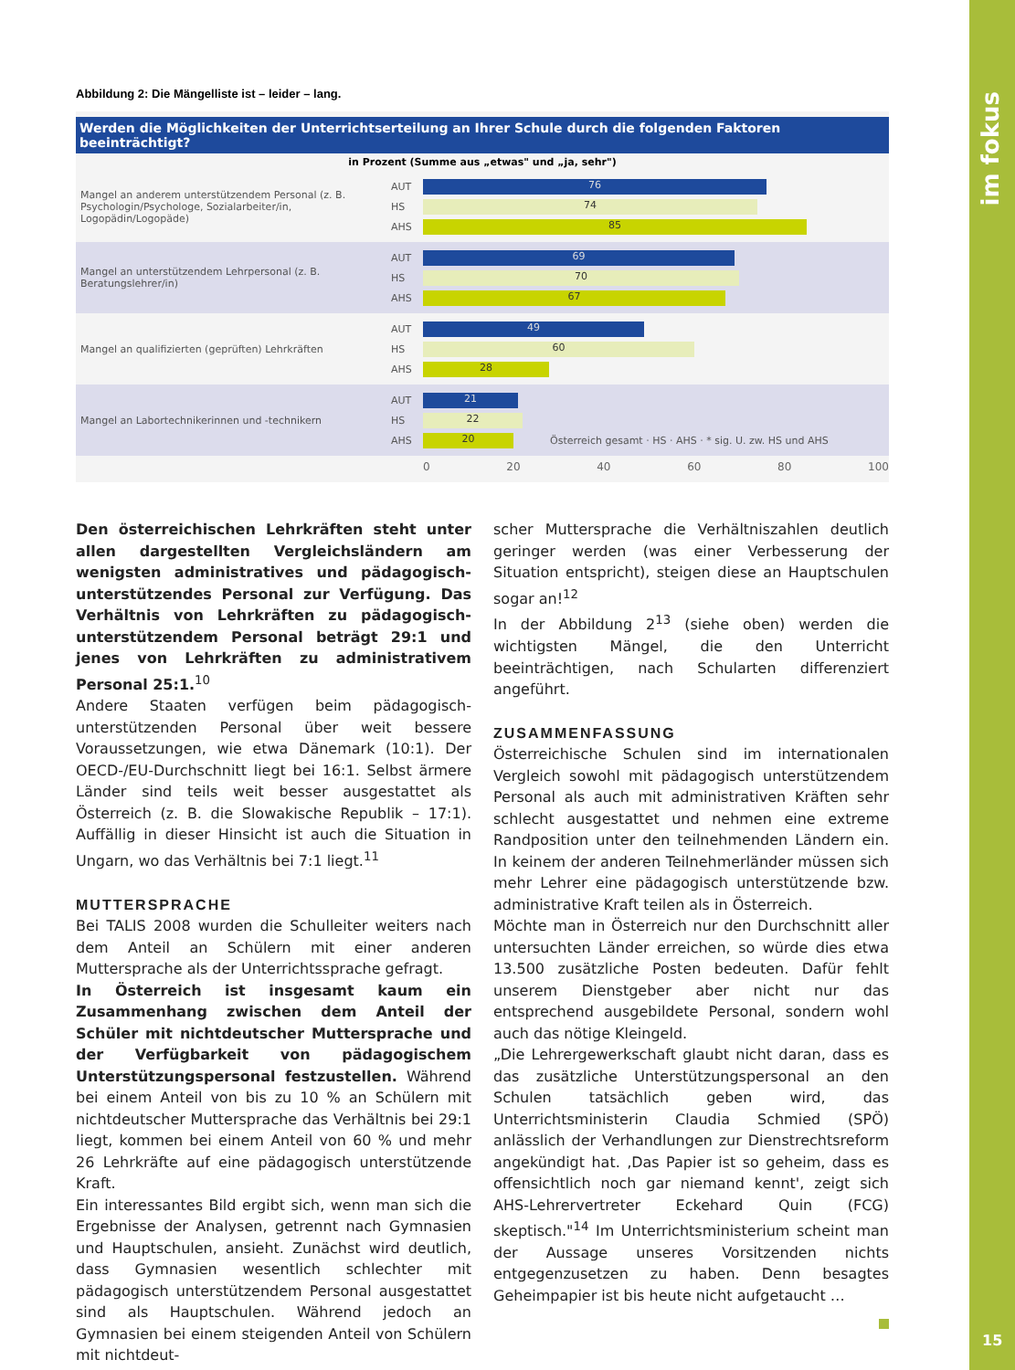Abbildung 2: Die Mängelliste ist – leider – lang.
Werden die Möglichkeiten der Unterrichtserteilung an Ihrer Schule durch die folgenden Faktoren beeinträchtigt?
in Prozent (Summe aus „etwas" und „ja, sehr")
Mangel an anderem unterstützendem Personal (z. B. Psychologin/Psychologe, Sozialarbeiter/in, Logopädin/Logopäde)
AUT
76
HS
74
AHS
85
Mangel an unterstützendem Lehrpersonal (z. B. Beratungslehrer/in)
AUT
69
HS
70
AHS
67
Mangel an qualifizierten (geprüften) Lehrkräften
AUT
49
HS
60
AHS
28
Mangel an Labortechnikerinnen und -technikern
AUT
21
HS
22
AHS
20
Österreich gesamt · HS · AHS · * sig. U. zw. HS und AHS
0 20 40 60 80 100
Den österreichischen Lehrkräften steht unter allen dargestellten Vergleichsländern am wenigsten administratives und pädagogisch-unterstützendes Personal zur Verfügung. Das Verhältnis von Lehrkräften zu pädagogisch-unterstützendem Personal beträgt 29:1 und jenes von Lehrkräften zu administrativem Personal 25:1.<sup>10</sup>
Andere Staaten verfügen beim pädagogisch-unterstützenden Personal über weit bessere Voraussetzungen, wie etwa Dänemark (10:1). Der OECD-/EU-Durchschnitt liegt bei 16:1. Selbst ärmere Länder sind teils weit besser ausgestattet als Österreich (z. B. die Slowakische Republik – 17:1). Auffällig in dieser Hinsicht ist auch die Situation in Ungarn, wo das Verhältnis bei 7:1 liegt.<sup>11</sup>
MUTTERSPRACHE
Bei TALIS 2008 wurden die Schulleiter weiters nach dem Anteil an Schülern mit einer anderen Muttersprache als der Unterrichtssprache gefragt.
In Österreich ist insgesamt kaum ein Zusammenhang zwischen dem Anteil der Schüler mit nichtdeutscher Muttersprache und der Verfügbarkeit von pädagogischem Unterstützungspersonal festzustellen. Während bei einem Anteil von bis zu 10 % an Schülern mit nichtdeutscher Muttersprache das Verhältnis bei 29:1 liegt, kommen bei einem Anteil von 60 % und mehr 26 Lehrkräfte auf eine pädagogisch unterstützende Kraft.
Ein interessantes Bild ergibt sich, wenn man sich die Ergebnisse der Analysen, getrennt nach Gymnasien und Hauptschulen, ansieht. Zunächst wird deutlich, dass Gymnasien wesentlich schlechter mit pädagogisch unterstützendem Personal ausgestattet sind als Hauptschulen. Während jedoch an Gymnasien bei einem steigenden Anteil von Schülern mit nichtdeut-
scher Muttersprache die Verhältniszahlen deutlich geringer werden (was einer Verbesserung der Situation entspricht), steigen diese an Hauptschulen sogar an!<sup>12</sup>
In der Abbildung 2<sup>13</sup> (siehe oben) werden die wichtigsten Mängel, die den Unterricht beeinträchtigen, nach Schularten differenziert angeführt.
ZUSAMMENFASSUNG
Österreichische Schulen sind im internationalen Vergleich sowohl mit pädagogisch unterstützendem Personal als auch mit administrativen Kräften sehr schlecht ausgestattet und nehmen eine extreme Randposition unter den teilnehmenden Ländern ein. In keinem der anderen Teilnehmerländer müssen sich mehr Lehrer eine pädagogisch unterstützende bzw. administrative Kraft teilen als in Österreich.
Möchte man in Österreich nur den Durchschnitt aller untersuchten Länder erreichen, so würde dies etwa 13.500 zusätzliche Posten bedeuten. Dafür fehlt unserem Dienstgeber aber nicht nur das entsprechend ausgebildete Personal, sondern wohl auch das nötige Kleingeld.
„Die Lehrergewerkschaft glaubt nicht daran, dass es das zusätzliche Unterstützungspersonal an den Schulen tatsächlich geben wird, das Unterrichtsministerin Claudia Schmied (SPÖ) anlässlich der Verhandlungen zur Dienstrechtsreform angekündigt hat. ‚Das Papier ist so geheim, dass es offensichtlich noch gar niemand kennt', zeigt sich AHS-Lehrervertreter Eckehard Quin (FCG) skeptisch."<sup>14</sup> Im Unterrichtsministerium scheint man der Aussage unseres Vorsitzenden nichts entgegenzusetzen zu haben. Denn besagtes Geheimpapier ist bis heute nicht aufgetaucht …
im fokus
15